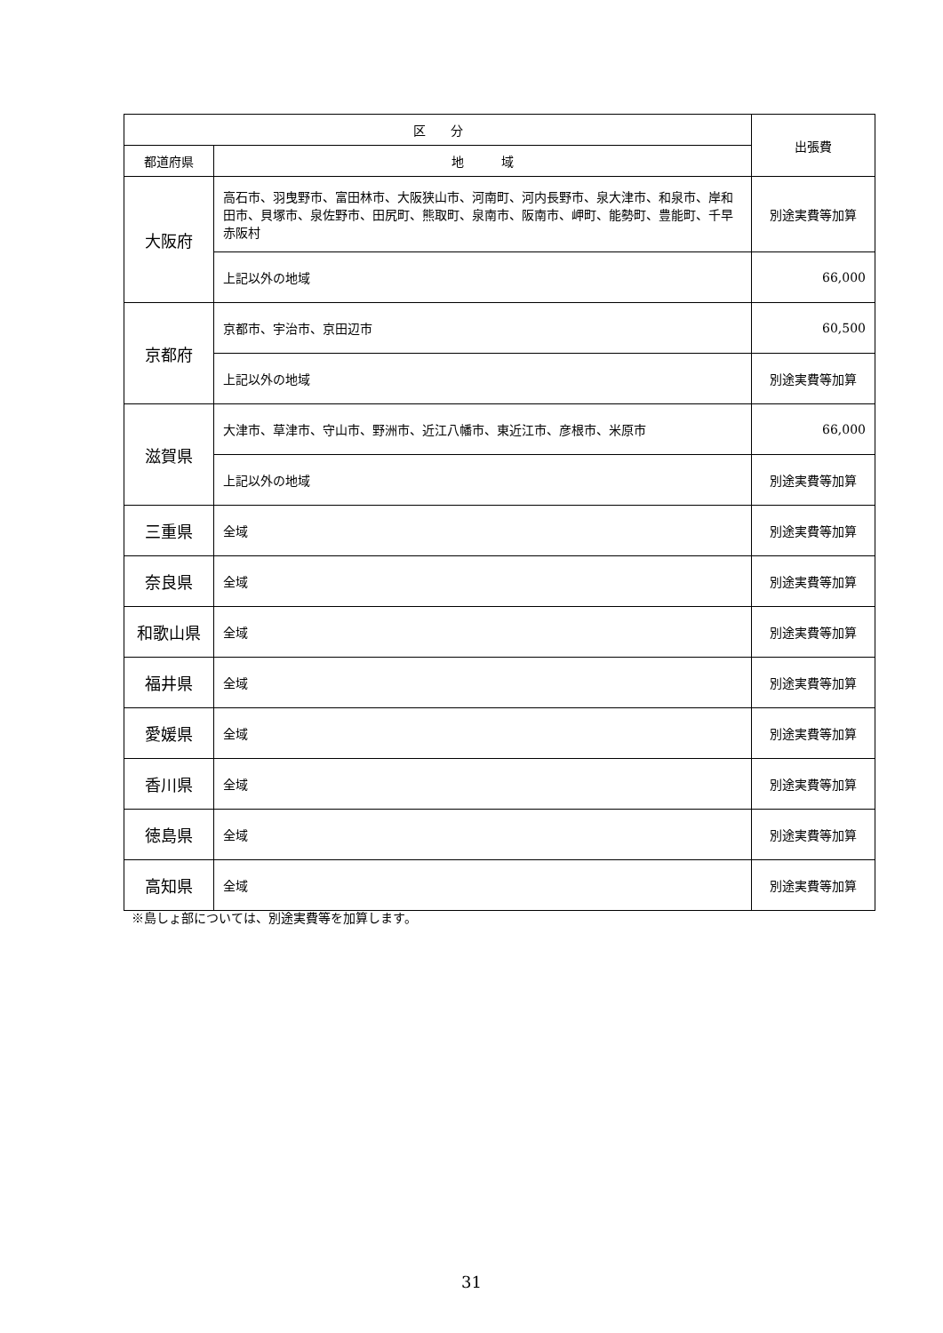| 区 分 | | 出張費 |
| --- | --- | --- |
| 都道府県 | 地 域 | |
| 大阪府 | 高石市、羽曳野市、富田林市、大阪狭山市、河南町、河内長野市、泉大津市、和泉市、岸和田市、貝塚市、泉佐野市、田尻町、熊取町、泉南市、阪南市、岬町、能勢町、豊能町、千早赤阪村 | 別途実費等加算 |
| | 上記以外の地域 | 66,000 |
| 京都府 | 京都市、宇治市、京田辺市 | 60,500 |
| | 上記以外の地域 | 別途実費等加算 |
| 滋賀県 | 大津市、草津市、守山市、野洲市、近江八幡市、東近江市、彦根市、米原市 | 66,000 |
| | 上記以外の地域 | 別途実費等加算 |
| 三重県 | 全域 | 別途実費等加算 |
| 奈良県 | 全域 | 別途実費等加算 |
| 和歌山県 | 全域 | 別途実費等加算 |
| 福井県 | 全域 | 別途実費等加算 |
| 愛媛県 | 全域 | 別途実費等加算 |
| 香川県 | 全域 | 別途実費等加算 |
| 徳島県 | 全域 | 別途実費等加算 |
| 高知県 | 全域 | 別途実費等加算 |
※島しょ部については、別途実費等を加算します。
31